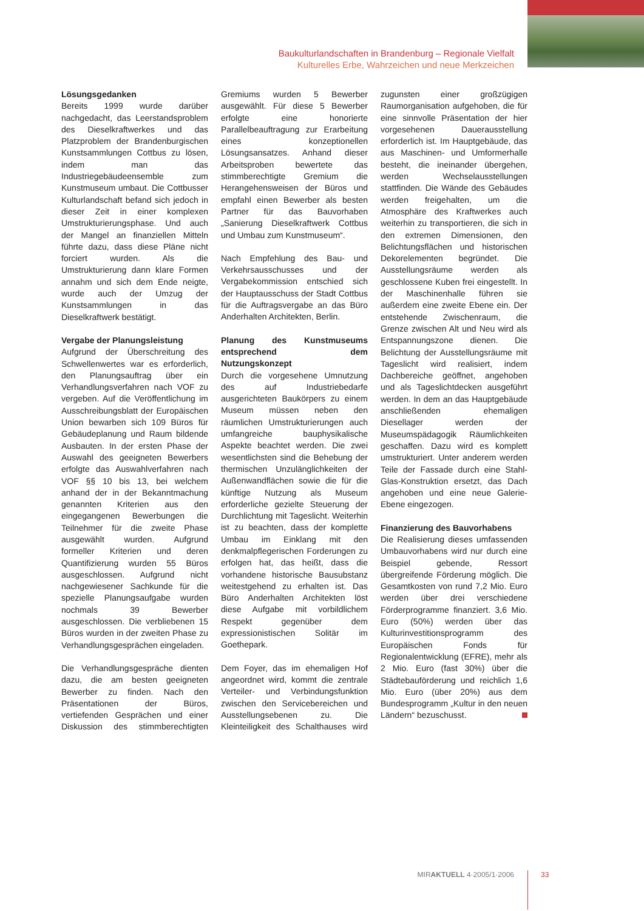Baukulturlandschaften in Brandenburg – Regionale Vielfalt
Kulturelles Erbe, Wahrzeichen und neue Merkzeichen
Lösungsgedanken
Bereits 1999 wurde darüber nachgedacht, das Leerstandsproblem des Dieselkraftwerkes und das Platzproblem der Brandenburgischen Kunstsammlungen Cottbus zu lösen, indem man das Industriegebäudeensemble zum Kunstmuseum umbaut. Die Cottbusser Kulturlandschaft befand sich jedoch in dieser Zeit in einer komplexen Umstrukturierungsphase. Und auch der Mangel an finanziellen Mitteln führte dazu, dass diese Pläne nicht forciert wurden. Als die Umstrukturierung dann klare Formen annahm und sich dem Ende neigte, wurde auch der Umzug der Kunstsammlungen in das Dieselkraftwerk bestätigt.
Vergabe der Planungsleistung
Aufgrund der Überschreitung des Schwellenwertes war es erforderlich, den Planungsauftrag über ein Verhandlungsverfahren nach VOF zu vergeben. Auf die Veröffentlichung im Ausschreibungsblatt der Europäischen Union bewarben sich 109 Büros für Gebäudeplanung und Raum bildende Ausbauten. In der ersten Phase der Auswahl des geeigneten Bewerbers erfolgte das Auswahlverfahren nach VOF §§ 10 bis 13, bei welchem anhand der in der Bekanntmachung genannten Kriterien aus den eingegangenen Bewerbungen die Teilnehmer für die zweite Phase ausgewählt wurden. Aufgrund formeller Kriterien und deren Quantifizierung wurden 55 Büros ausgeschlossen. Aufgrund nicht nachgewiesener Sachkunde für die spezielle Planungsaufgabe wurden nochmals 39 Bewerber ausgeschlossen. Die verbliebenen 15 Büros wurden in der zweiten Phase zu Verhandlungsgesprächen eingeladen.
Die Verhandlungsgespräche dienten dazu, die am besten geeigneten Bewerber zu finden. Nach den Präsentationen der Büros, vertiefenden Gesprächen und einer Diskussion des stimmberechtigten Gremiums wurden 5 Bewerber ausgewählt. Für diese 5 Bewerber erfolgte eine honorierte Parallelbeauftragung zur Erarbeitung eines konzeptionellen Lösungsansatzes. Anhand dieser Arbeitsproben bewertete das stimmberechtigte Gremium die Herangehensweisen der Büros und empfahl einen Bewerber als besten Partner für das Bauvorhaben „Sanierung Dieselkraftwerk Cottbus und Umbau zum Kunstmuseum“.
Nach Empfehlung des Bau- und Verkehrsausschusses und der Vergabekommission entschied sich der Hauptausschuss der Stadt Cottbus für die Auftragsvergabe an das Büro Anderhalten Architekten, Berlin.
Planung des Kunstmuseums entsprechend dem Nutzungskonzept
Durch die vorgesehene Umnutzung des auf Industriebedarfe ausgerichteten Baukörpers zu einem Museum müssen neben den räumlichen Umstrukturierungen auch umfangreiche bauphysikalische Aspekte beachtet werden. Die zwei wesentlichsten sind die Behebung der thermischen Unzulänglichkeiten der Außenwandflächen sowie die für die künftige Nutzung als Museum erforderliche gezielte Steuerung der Durchlichtung mit Tageslicht. Weiterhin ist zu beachten, dass der komplette Umbau im Einklang mit den denkmalpflegerischen Forderungen zu erfolgen hat, das heißt, dass die vorhandene historische Bausubstanz weitestgehend zu erhalten ist. Das Büro Anderhalten Architekten löst diese Aufgabe mit vorbildlichem Respekt gegenüber dem expressionistischen Solitär im Goethepark.
Dem Foyer, das im ehemaligen Hof angeordnet wird, kommt die zentrale Verteiler- und Verbindungsfunktion zwischen den Servicebereichen und Ausstellungsebenen zu. Die Kleinteiligkeit des Schalthauses wird zugunsten einer großzügigen Raumorganisation aufgehoben, die für eine sinnvolle Präsentation der hier vorgesehenen Dauerausstellung erforderlich ist. Im Hauptgebäude, das aus Maschinen- und Umformerhalle besteht, die ineinander übergehen, werden Wechselausstellungen stattfinden. Die Wände des Gebäudes werden freigehalten, um die Atmosphäre des Kraftwerkes auch weiterhin zu transportieren, die sich in den extremen Dimensionen, den Belichtungsflächen und historischen Dekorelementen begründet. Die Ausstellungsräume werden als geschlossene Kuben frei eingestellt. In der Maschinenhalle führen sie außerdem eine zweite Ebene ein. Der entstehende Zwischenraum, die Grenze zwischen Alt und Neu wird als Entspannungszone dienen. Die Belichtung der Ausstellungsräume mit Tageslicht wird realisiert, indem Dachbereiche geöffnet, angehoben und als Tageslichtdecken ausgeführt werden. In dem an das Hauptgebäude anschließenden ehemaligen Diesellager werden der Museumspädagogik Räumlichkeiten geschaffen. Dazu wird es komplett umstrukturiert. Unter anderem werden Teile der Fassade durch eine Stahl-Glas-Konstruktion ersetzt, das Dach angehoben und eine neue Galerie-Ebene eingezogen.
Finanzierung des Bauvorhabens
Die Realisierung dieses umfassenden Umbauvorhabens wird nur durch eine Beispiel gebende, Ressort übergreifende Förderung möglich. Die Gesamtkosten von rund 7,2 Mio. Euro werden über drei verschiedene Förderprogramme finanziert. 3,6 Mio. Euro (50%) werden über das Kulturinvestitionsprogramm des Europäischen Fonds für Regionalentwicklung (EFRE), mehr als 2 Mio. Euro (fast 30%) über die Städtebauförderung und reichlich 1,6 Mio. Euro (über 20%) aus dem Bundesprogramm „Kultur in den neuen Ländern“ bezuschusst.
MIRAKTUELL 4·2005/1·2006 33